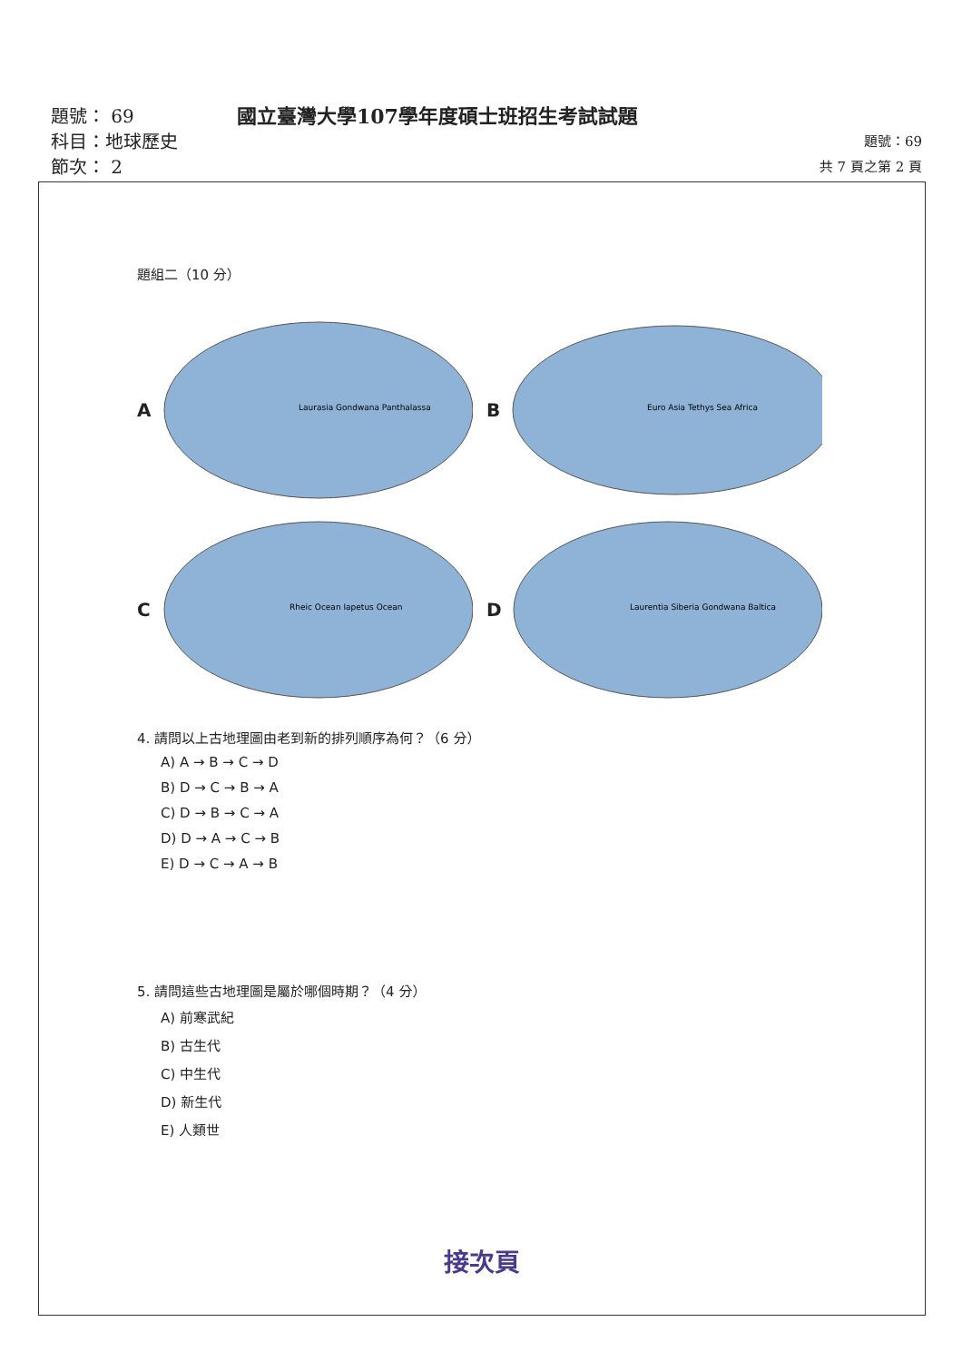題號： 69 國立臺灣大學107學年度碩士班招生考試試題
科目：地球歷史 題號：69
節次： 2 共 7 頁之第 2 頁
題組二（10 分）
A
Laurasia Gondwana Panthalassa
B
Euro Asia Tethys Sea Africa
C
Rheic Ocean Iapetus Ocean
D
Laurentia Siberia Gondwana Baltica
4. 請問以上古地理圖由老到新的排列順序為何？（6 分）
A) A → B → C → D
B) D → C → B → A
C) D → B → C → A
D) D → A → C → B
E) D → C → A → B
5. 請問這些古地理圖是屬於哪個時期？（4 分）
A) 前寒武紀
B) 古生代
C) 中生代
D) 新生代
E) 人類世
接次頁